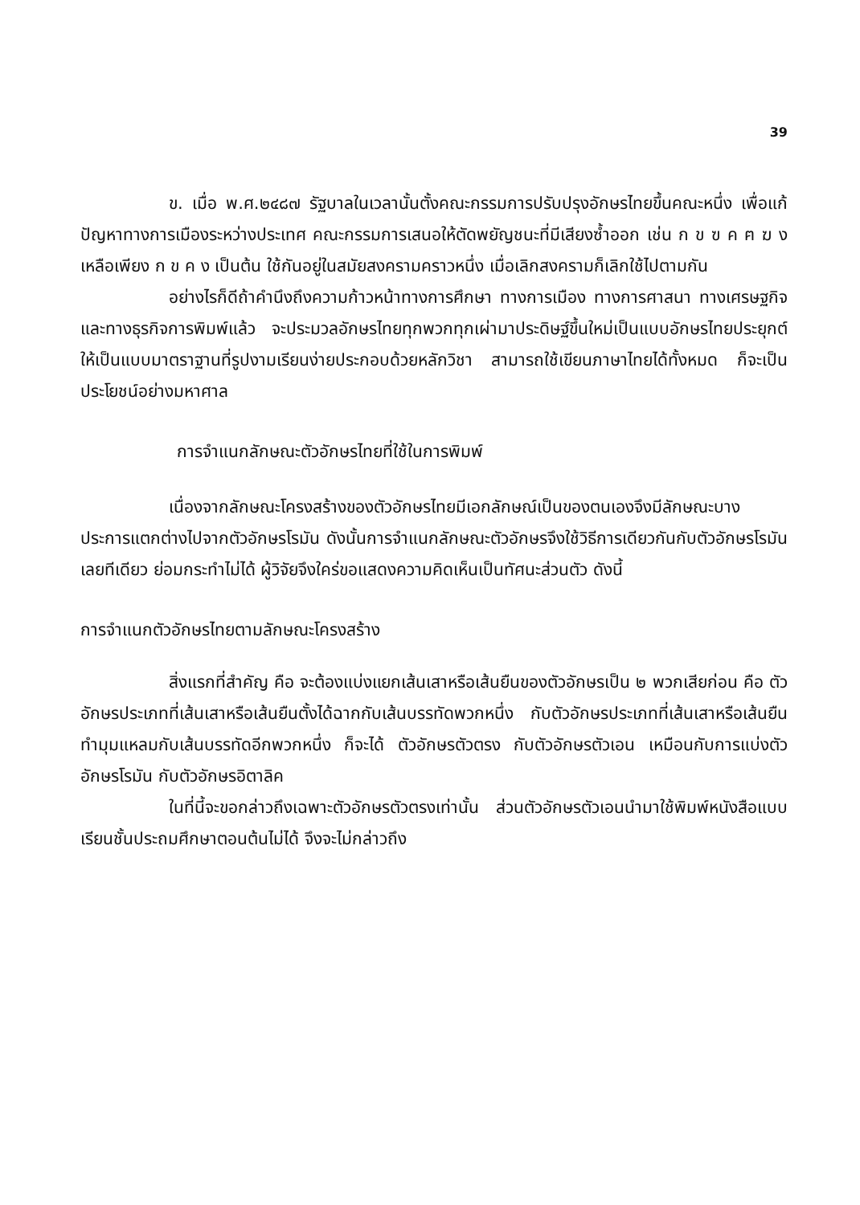39
ข. เมื่อ พ.ศ.๒๔๘๗ รัฐบาลในเวลานั้นตั้งคณะกรรมการปรับปรุงอักษรไทยขึ้นคณะหนึ่ง เพื่อแก้ปัญหาทางการเมืองระหว่างประเทศ คณะกรรมการเสนอให้ตัดพยัญชนะที่มีเสียงซ้ำออก เช่น ก ข ฃ ค ฅ ฆ ง เหลือเพียง ก ข ค ง เป็นต้น ใช้กันอยู่ในสมัยสงครามคราวหนึ่ง เมื่อเลิกสงครามก็เลิกใช้ไปตามกัน
อย่างไรก็ดีถ้าคำนึงถึงความก้าวหน้าทางการศึกษา ทางการเมือง ทางการศาสนา ทางเศรษฐกิจและทางธุรกิจการพิมพ์แล้ว จะประมวลอักษรไทยทุกพวกทุกเผ่ามาประดิษฐ์ขึ้นใหม่เป็นแบบอักษรไทยประยุกต์ให้เป็นแบบมาตราฐานที่รูปงามเรียนง่ายประกอบด้วยหลักวิชา สามารถใช้เขียนภาษาไทยได้ทั้งหมด ก็จะเป็นประโยชน์อย่างมหาศาล
การจำแนกลักษณะตัวอักษรไทยที่ใช้ในการพิมพ์
เนื่องจากลักษณะโครงสร้างของตัวอักษรไทยมีเอกลักษณ์เป็นของตนเองจึงมีลักษณะบางประการแตกต่างไปจากตัวอักษรโรมัน ดังนั้นการจำแนกลักษณะตัวอักษรจึงใช้วิธีการเดียวกันกับตัวอักษรโรมันเลยทีเดียว ย่อมกระทำไม่ได้ ผู้วิจัยจึงใคร่ขอแสดงความคิดเห็นเป็นทัศนะส่วนตัว ดังนี้
การจำแนกตัวอักษรไทยตามลักษณะโครงสร้าง
สิ่งแรกที่สำคัญ คือ จะต้องแบ่งแยกเส้นเสาหรือเส้นยืนของตัวอักษรเป็น ๒ พวกเสียก่อน คือ ตัวอักษรประเภทที่เส้นเสาหรือเส้นยืนตั้งได้ฉากกับเส้นบรรทัดพวกหนึ่ง กับตัวอักษรประเภทที่เส้นเสาหรือเส้นยืนทำมุมแหลมกับเส้นบรรทัดอีกพวกหนึ่ง ก็จะได้ ตัวอักษรตัวตรง กับตัวอักษรตัวเอน เหมือนกับการแบ่งตัวอักษรโรมัน กับตัวอักษรอิตาลิค
ในที่นี้จะขอกล่าวถึงเฉพาะตัวอักษรตัวตรงเท่านั้น ส่วนตัวอักษรตัวเอนนำมาใช้พิมพ์หนังสือแบบเรียนชั้นประถมศึกษาตอนต้นไม่ได้ จึงจะไม่กล่าวถึง